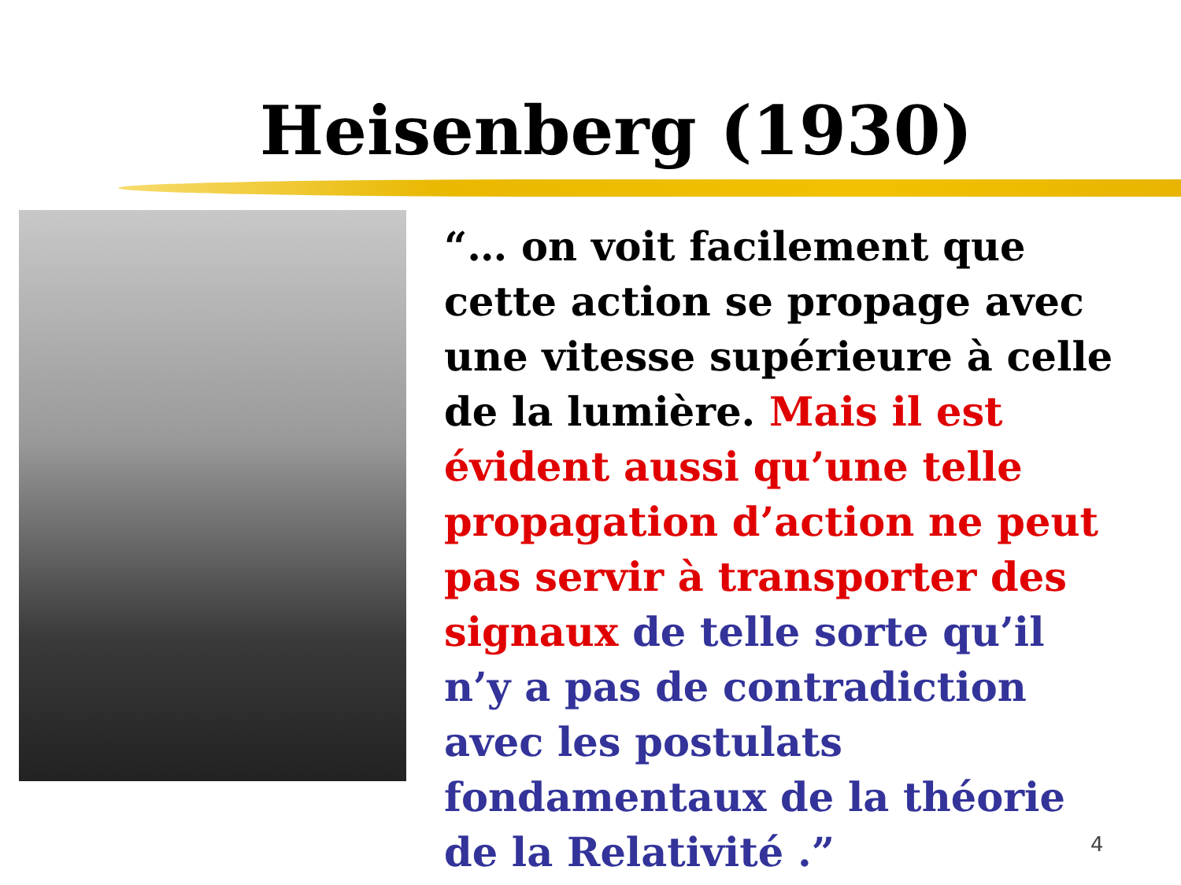Heisenberg (1930)
“… on voit facilement que cette action se propage avec une vitesse supérieure à celle de la lumière. Mais il est évident aussi qu’une telle propagation d’action ne peut pas servir à transporter des signaux de telle sorte qu’il n’y a pas de contradiction avec les postulats fondamentaux de la théorie de la Relativité .”
4